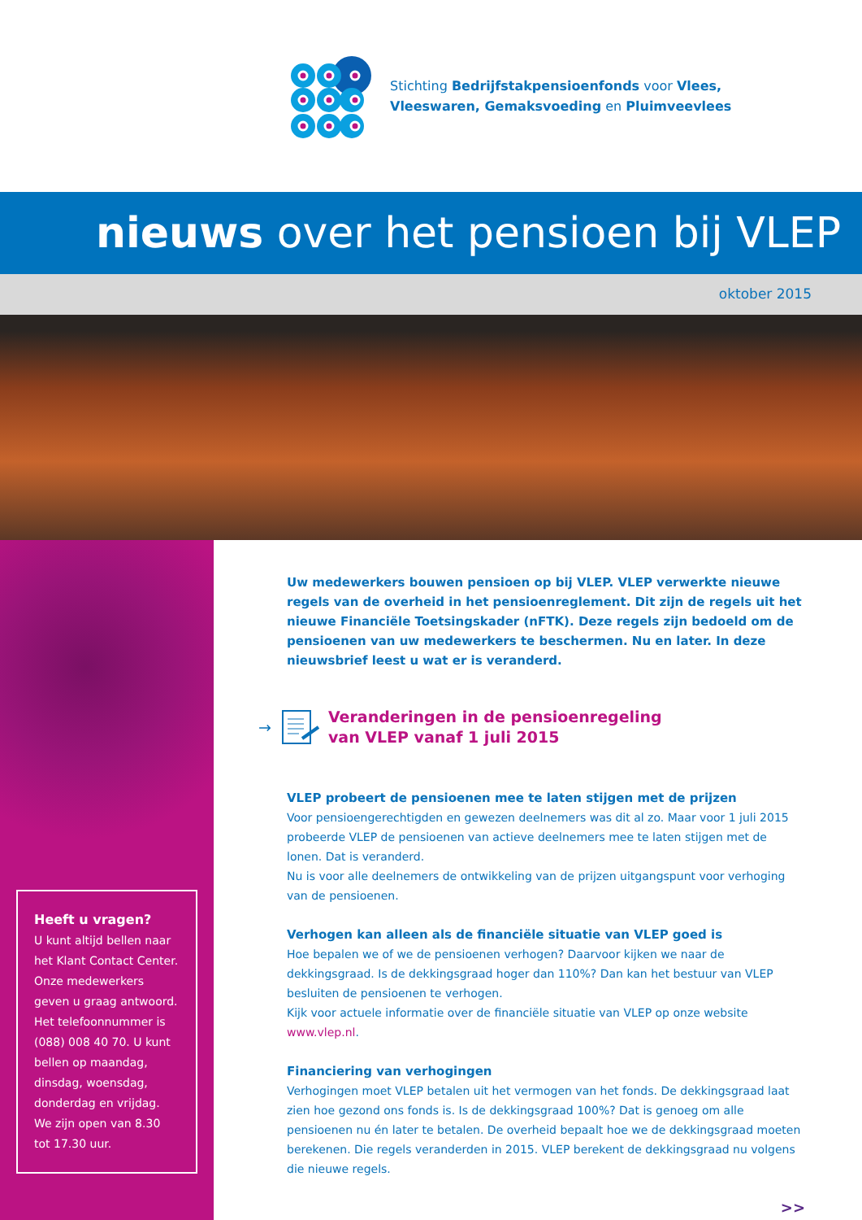Stichting Bedrijfstakpensioenfonds voor Vlees,
Vleeswaren, Gemaksvoeding en Pluimveevlees
nieuws over het pensioen bij VLEP
oktober 2015
Heeft u vragen?
U kunt altijd bellen naar het Klant Contact Center. Onze medewerkers geven u graag antwoord. Het telefoonnummer is (088) 008 40 70. U kunt bellen op maandag, dinsdag, woensdag, donderdag en vrijdag. We zijn open van 8.30 tot 17.30 uur.
Uw medewerkers bouwen pensioen op bij VLEP. VLEP verwerkte nieuwe regels van de overheid in het pensioenreglement. Dit zijn de regels uit het nieuwe Financiële Toetsingskader (nFTK). Deze regels zijn bedoeld om de pensioenen van uw medewerkers te beschermen. Nu en later. In deze nieuwsbrief leest u wat er is veranderd.
→ Veranderingen in de pensioenregeling
van VLEP vanaf 1 juli 2015
VLEP probeert de pensioenen mee te laten stijgen met de prijzen
Voor pensioengerechtigden en gewezen deelnemers was dit al zo. Maar voor 1 juli 2015 probeerde VLEP de pensioenen van actieve deelnemers mee te laten stijgen met de lonen. Dat is veranderd.
Nu is voor alle deelnemers de ontwikkeling van de prijzen uitgangspunt voor verhoging van de pensioenen.
Verhogen kan alleen als de financiële situatie van VLEP goed is
Hoe bepalen we of we de pensioenen verhogen? Daarvoor kijken we naar de dekkingsgraad. Is de dekkingsgraad hoger dan 110%? Dan kan het bestuur van VLEP besluiten de pensioenen te verhogen.
Kijk voor actuele informatie over de financiële situatie van VLEP op onze website www.vlep.nl.
Financiering van verhogingen
Verhogingen moet VLEP betalen uit het vermogen van het fonds. De dekkingsgraad laat zien hoe gezond ons fonds is. Is de dekkingsgraad 100%? Dat is genoeg om alle pensioenen nu én later te betalen. De overheid bepaalt hoe we de dekkingsgraad moeten berekenen. Die regels veranderden in 2015. VLEP berekent de dekkingsgraad nu volgens die nieuwe regels.
>>